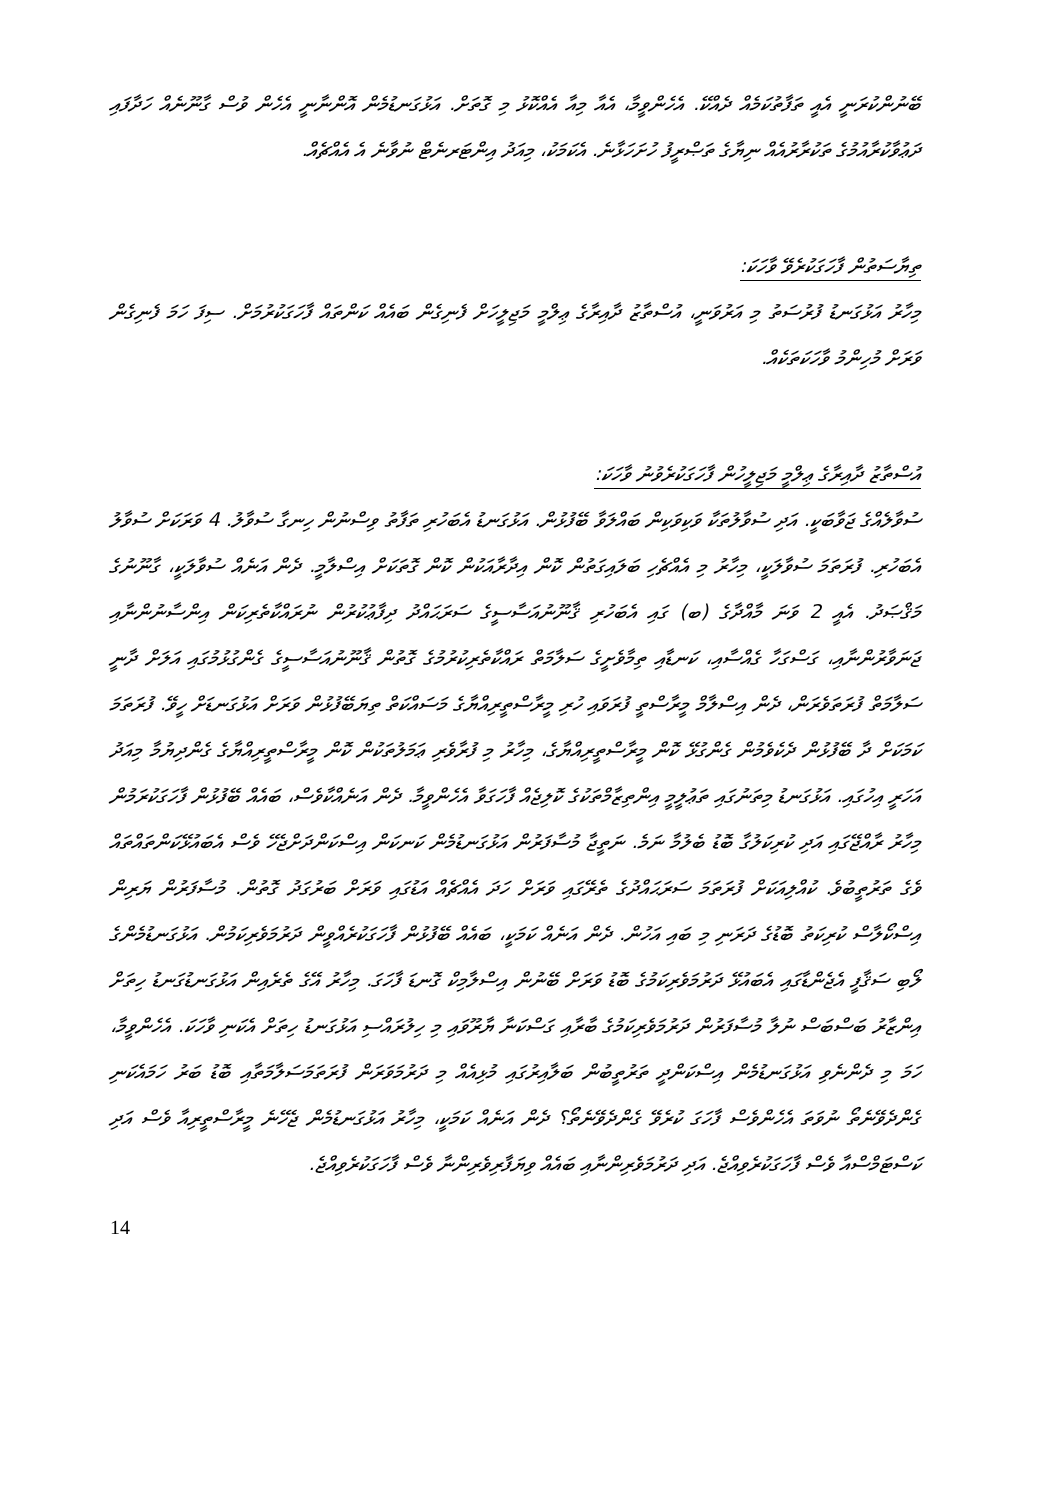ބޭނުންކުރަނީ އެއީ ތަފާތުކަމެއް ދެއްކޭ. އެހެންވީމާ، އެއާ މިއާ އެއްކޮޅު މި ގޮތަށް. އަޅުގަނޑުމެން އޮންނާނީ އެހެން ވުސް ގާނޫނެއް ހަދާފައި ދަޢުވާކުރާއުމުގެ ތަކުރާރުއެއް ނިޔާގެ ތަޞްރީފު ހުށަހަޅާނެ. އެކަމަކު، މިއަދު އިންޓަރނެޓް ނުވާނެ އެ އެއްޗެއް.
ތިޔާސަތުން ފާހަގަކުރެވޭ ވާހަކަ:
މިހާރު އަޅުގަނޑު ފުރުސަތު މި އަރުވަނީ، އުސްތާޒު ދާއިރާގެ ޢިލްމީ މަޖިލީހަށް ފެނިގެން ބައެއް ކަންތައް ފާހަގަކުރުމަށް. ސިފަ ހަމަ ފެނިގެން ވަރަށް މުހިންމު ވާހަކަތަކެއް.
އުސްތާޒު ދާއިރާގެ ޢިލްމީ މަޖިލީހުން ފާހަގަކުރެވުނު ވާހަކަ:
ސުވާލެއްގެ ޖަވާބަކީ. އަދި ސުވާލުތަކާ ވަކިވަކިން ބައްލަވާ ބޭފުޅުން. އަޅުގަނޑު އެބަހުރި ތަފާތު ވިސްނުން ހިނގާ ސުވާލު. 4 ވަރަކަށް ސުވާލު އެބަހުރި. ފުރަތަމަ ސުވާލަކީ، މިހާރު މި އެއްޗެހި ބަލައިގަތުން ކޮން އިދާރާއަކުން ކޮން ގޮތަކަށް އިސްލާމީ. ދެން އަނެއް ސުވާލަކީ، ގާނޫނުގެ މަޤްޞަދު. އެއީ 2 ވަނަ މާއްދާގެ (ބ) ގައި އެބަހުރި ޤާނޫނުއަސާސީގެ ސަރަޙައްދު ދިފާޢުކުރުން ނުރައްކާތެރިކަން އިންސާނުންނާއި ޖަނަވާރުންނާއި، ގަސްގަހާ ގެއްސާއި، ކަނޑާއި ތިމާވެށީގެ ސަލާމަތް ރައްކާތެރިކުރުމުގެ ގޮތުން ޤާނޫނުއަސާސީގެ ގެންގުޅުމުގައި އަލަށް ދާނީ ސަލާމަތް ފުރަތަވެރަން، ދެން އިސްލާމް މީރާސްތީ ފުރަވައި ހުރި މީރާސްތީރިއްޔާގެ މަސައްކަތް ތިޔަބޭފުޅުން ވަރަށް އަޅުގަނޑަށް ހީވޭ. ފުރަތަމަ ކަމަކަށް ދާ ބޭފުޅުން ދެކެވެމުން ގެންގުޅޭ ކޮން މީރާސްތީރިއްޔާގެ، މިހާރު މި ފުރާވެރި ޢަމަލުތަކުން ކޮން މީރާސްތީރިއްޔާގެ ގެންދިޔުމާ މިއަދު އަހަރީ އިހުގައި. އަޅުގަނޑު މިތަނުގައި ތަޢުލީމީ އިންތިޒާމްތަކުގެ ކޮލިޖެއް ފާހަގަވާ އެހެންވީމާ. ދެން އަނެއްކާވެސް، ބައެއް ބޭފުޅުން ފާހަގަކުރަމުން މިހާރު ރާއްޖޭގައި އަދި ކުރިކަލުގާ ބޮޑު ބެލުމާ ނަމެ. ނަތީޖާ މުސާފަރުން އަޅުގަނޑުމެން ކަނކަން އިސްކަންދަށްޖެހޭ ވެސް އެބައުޅޭކަންތައްތައް ވެގެ ތަރުތީބުވެ. ކުއްލިއަކަށް ފުރަތަމަ ސަރަޙައްދުގެ ތެރޭގައި ވަރަށް ހަދަ އެއްޗެއް އަޑުގައި ވަރަށް ބަރުގަދު ގޮތުން. މުސާފަރުން ޔަރިން އިސްކޯލާސް ކުރިކަތު ބޮޑުގެ ދަރަނި މި ބައި އަހުން. ދެން އަނެއް ކަމަކީ، ބައެއް ބޭފުޅުން ފާހަގަކުރެއްވީން ދަރުމަވެރިކަމުން. އަޅުގަނޑުމެންގެ ލޯބި ސަޤާފީ އެޖެންޑާގައި އެބައުޅޭ ދަރުމަވެރިކަމުގެ ބޮޑު ވަރަށް ބޭނުން އިސްލާމިކް ގޮނޑަ ފާހަގަ. މިހާރު އޭގެ ތެރެއިން އަޅުގަނޑުގަނޑު ހިތަށް އިންޒާރު ބަސްބަސް ނުލާ މުސާފަރުން ދަރުމަވެރިކަމުގެ ބާރާއި ގަސްކަނާ ޔާރޫވައި މި ހިލުރައްސި އަޅުގަނޑު ހިތަށް އެކަނި ވާހަކަ. އެހެންވީމާ، ހަމަ މި ދެންނެވި އަޅުގަނޑުމެން އިސްކަންދީ ތަރުތީބުން ބަލާއިރުގައި މުޅިއެއް މި ދަރުމަވަރަން ފުރަތަމަސަލާމަތާއި ބޮޑު ބަރު ހަމައެކަނި ގެންދެވޭނެތޯ ނުވަތަ އެހެންވެސް ފާހަގަ ކުރެވޭ ގެންދެވޭނެތޯ؟ ދެން އަނެއް ކަމަކީ، މިހާރު އަޅުގަނޑުމެން ޖެހޭނެ މީރާސްތީރިއާ ވެސް އަދި ކަސްޓަމްސްއާ ވެސް ފާހަގަކުރެވިއްޖެ. އަދި ދަރުމަވެރިންނާއި ބައެއް ވިޔަފާރިވެރިންނާ ވެސް ފާހަގަކުރެވިއްޖެ.
14